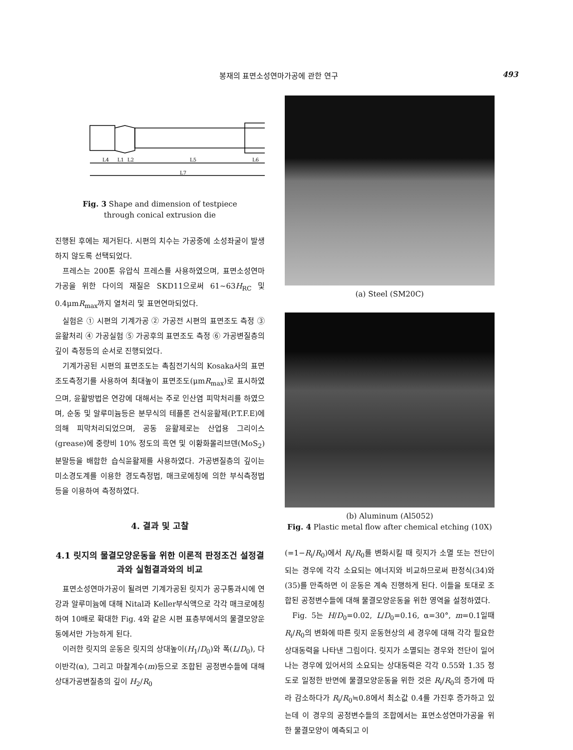봉재의 표면소성연마가공에 관한 연구 493
L4
L1
L2
L5
L6
L7
Fig. 3 Shape and dimension of testpiece
through conical extrusion die
진행된 후에는 제거된다. 시편의 치수는 가공중에 소성좌굴이 발생하지 않도록 선택되었다.
프레스는 200톤 유압식 프레스를 사용하였으며, 표면소성연마가공을 위한 다이의 재질은 SKD11으로써 61~63H<sub>RC</sub> 및 0.4μmR<sub>max</sub>까지 열처리 및 표면연마되었다.
실험은 ① 시편의 기계가공 ② 가공전 시편의 표면조도 측정 ③ 윤활처리 ④ 가공실험 ⑤ 가공후의 표면조도 측정 ⑥ 가공변질층의 깊이 측정등의 순서로 진행되었다.
기계가공된 시편의 표면조도는 촉침전기식의 Kosaka사의 표면조도측정기를 사용하여 최대높이 표면조도(μmR<sub>max</sub>)로 표시하였으며, 윤활방법은 연강에 대해서는 주로 인산염 피막처리를 하였으며, 순동 및 알루미늄등은 분무식의 테플론 건식윤활제(P.T.F.E)에 의해 피막처리되었으며, 공동 윤활제로는 산업용 그리이스(grease)에 중량비 10% 정도의 흑연 및 이황화몰리브덴(MoS<sub>2</sub>)분말등을 배합한 습식윤활제를 사용하였다. 가공변질층의 깊이는 미소경도계를 이용한 경도측정법, 매크로에칭에 의한 부식측정법등을 이용하여 측정하였다.
4. 결과 및 고찰
4.1 릿지의 물결모양운동을 위한 이론적 판정조건 설정결과와 실험결과와의 비교
표면소성연마가공이 될려면 기계가공된 릿지가 공구통과시에 연강과 알루미늄에 대해 Nital과 Keller부식액으로 각각 매크로에칭하여 10배로 확대한 Fig. 4와 같은 시편 표층부에서의 물결모양운동에서만 가능하게 된다.
이러한 릿지의 운동은 릿지의 상대높이(H<sub>1</sub>/D<sub>0</sub>)와 폭(L/D<sub>0</sub>), 다이반각(α), 그리고 마찰계수(m)등으로 조합된 공정변수들에 대해 상대가공변질층의 깊이 H<sub>2</sub>/R<sub>0</sub>
(a) Steel (SM20C)
(b) Aluminum (Al5052)
Fig. 4 Plastic metal flow after chemical etching (10X)
(=1−R<sub>i</sub>/R<sub>0</sub>)에서 R<sub>i</sub>/R<sub>0</sub>를 변화시킬 때 릿지가 소멸 또는 전단이 되는 경우에 각각 소요되는 에너지와 비교하므로써 판정식(34)와 (35)를 만족하면 이 운동은 계속 진행하게 된다. 이들을 토대로 조합된 공정변수들에 대해 물결모양운동을 위한 영역을 설정하였다.
Fig. 5는 H/D<sub>0</sub>=0.02, L/D<sub>0</sub>=0.16, α=30°, m=0.1일때 R<sub>i</sub>/R<sub>0</sub>의 변화에 따른 릿지 운동현상의 세 경우에 대해 각각 필요한 상대동력을 나타낸 그림이다. 릿지가 소멸되는 경우와 전단이 일어나는 경우에 있어서의 소요되는 상대동력은 각각 0.55와 1.35 정도로 일정한 반면에 물결모양운동을 위한 것은 R<sub>i</sub>/R<sub>0</sub>의 증가에 따라 감소하다가 R<sub>i</sub>/R<sub>0</sub>≒0.8에서 최소값 0.4를 가진후 증가하고 있는데 이 경우의 공정변수들의 조합에서는 표면소성연마가공을 위한 물결모양이 예측되고 이